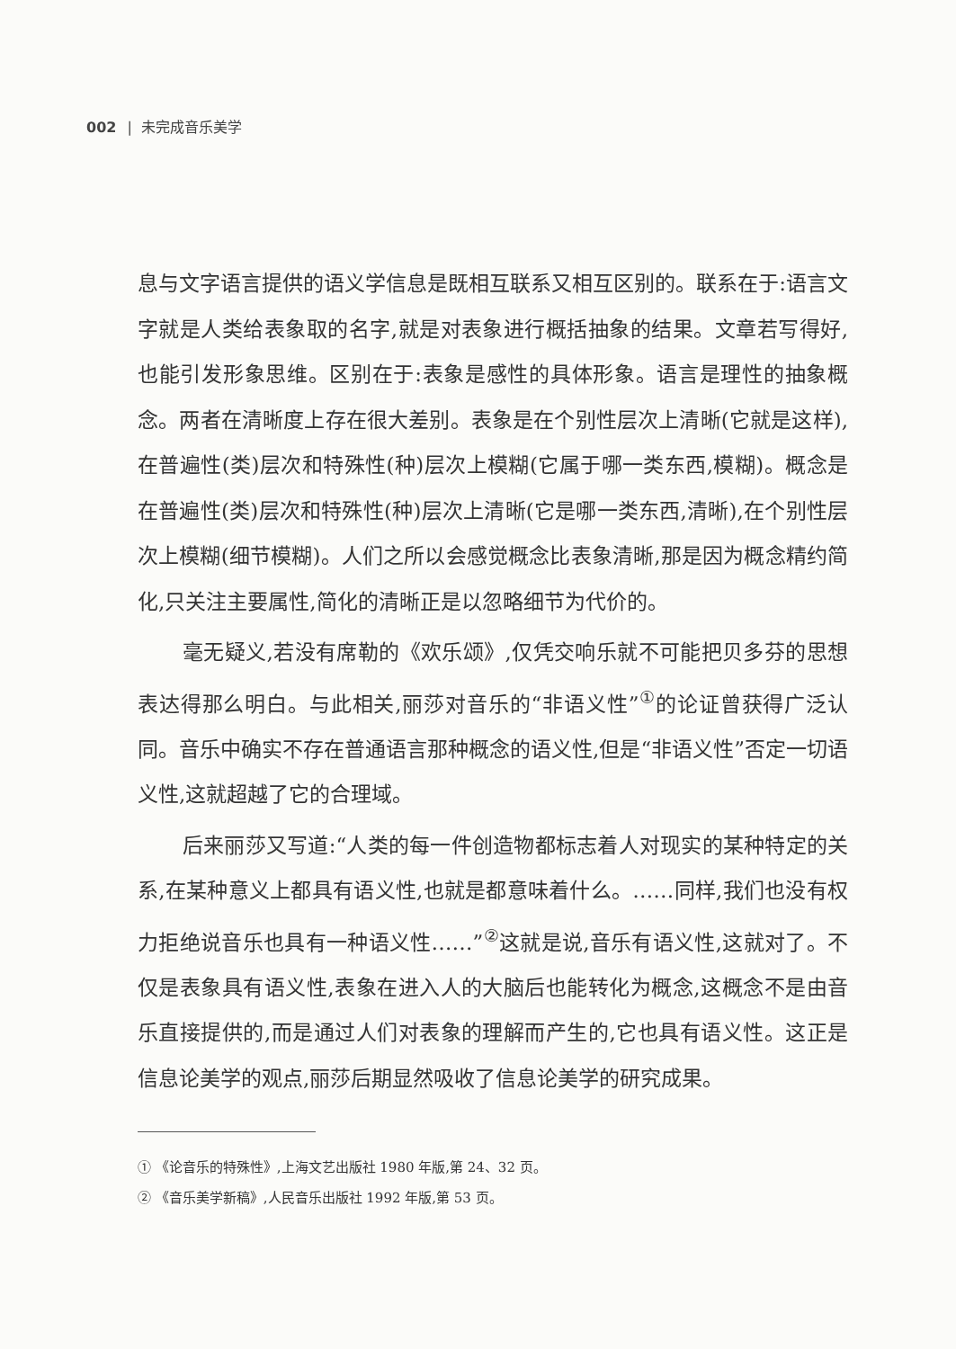002 | 未完成音乐美学
息与文字语言提供的语义学信息是既相互联系又相互区别的。联系在于:语言文字就是人类给表象取的名字,就是对表象进行概括抽象的结果。文章若写得好,也能引发形象思维。区别在于:表象是感性的具体形象。语言是理性的抽象概念。两者在清晰度上存在很大差别。表象是在个别性层次上清晰(它就是这样),在普遍性(类)层次和特殊性(种)层次上模糊(它属于哪一类东西,模糊)。概念是在普遍性(类)层次和特殊性(种)层次上清晰(它是哪一类东西,清晰),在个别性层次上模糊(细节模糊)。人们之所以会感觉概念比表象清晰,那是因为概念精约简化,只关注主要属性,简化的清晰正是以忽略细节为代价的。
毫无疑义,若没有席勒的《欢乐颂》,仅凭交响乐就不可能把贝多芬的思想表达得那么明白。与此相关,丽莎对音乐的“非语义性”<sup>①</sup>的论证曾获得广泛认同。音乐中确实不存在普通语言那种概念的语义性,但是“非语义性”否定一切语义性,这就超越了它的合理域。
后来丽莎又写道:“人类的每一件创造物都标志着人对现实的某种特定的关系,在某种意义上都具有语义性,也就是都意味着什么。……同样,我们也没有权力拒绝说音乐也具有一种语义性……”<sup>②</sup>这就是说,音乐有语义性,这就对了。不仅是表象具有语义性,表象在进入人的大脑后也能转化为概念,这概念不是由音乐直接提供的,而是通过人们对表象的理解而产生的,它也具有语义性。这正是信息论美学的观点,丽莎后期显然吸收了信息论美学的研究成果。
① 《论音乐的特殊性》,上海文艺出版社 1980 年版,第 24、32 页。
② 《音乐美学新稿》,人民音乐出版社 1992 年版,第 53 页。